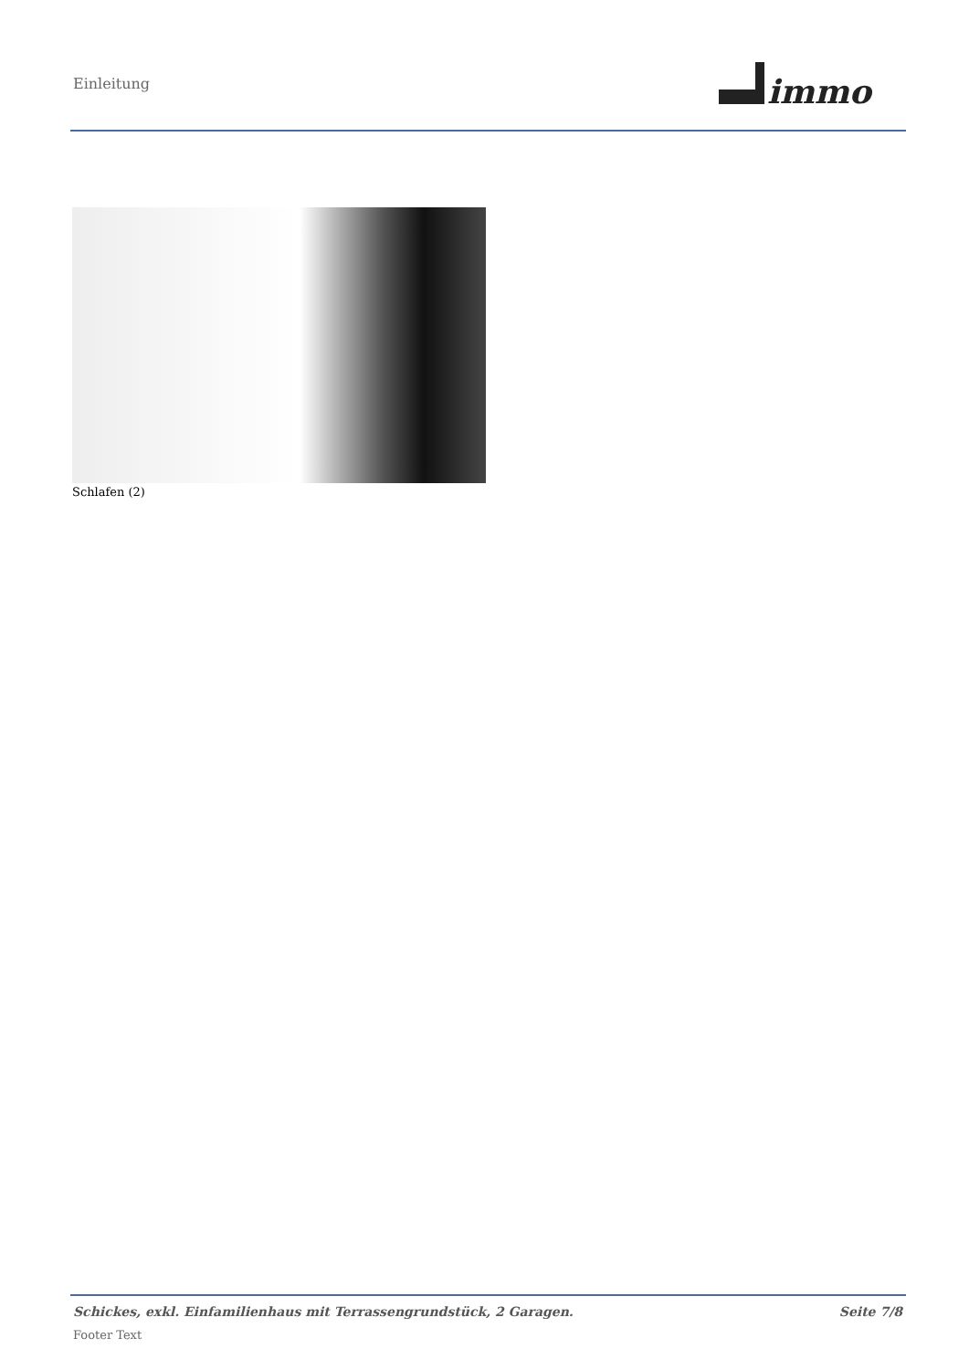Einleitung
immo
Schlafen (2)
Schickes, exkl. Einfamilienhaus mit Terrassengrundstück, 2 Garagen. Seite 7/8
Footer Text